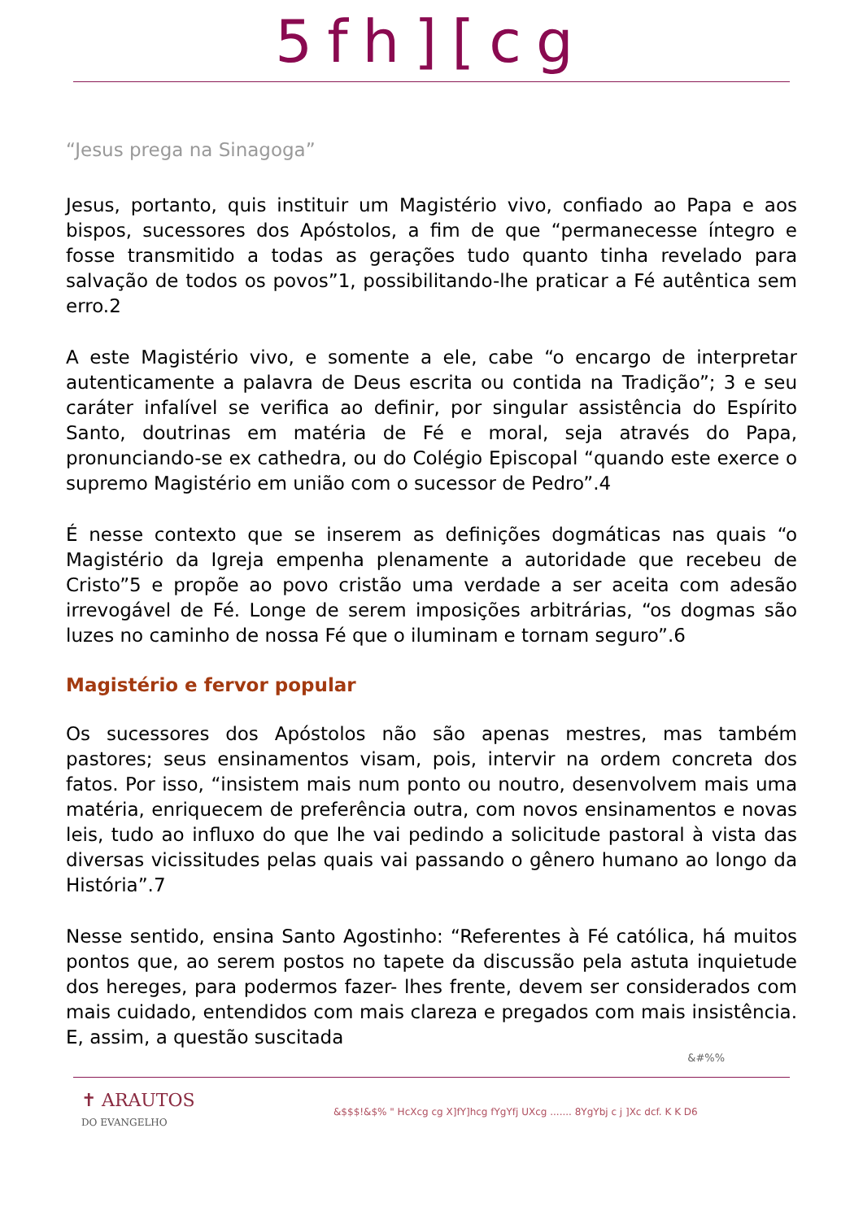5fh][cg
“Jesus prega na Sinagoga”
Jesus, portanto, quis instituir um Magistério vivo, confiado ao Papa e aos bispos, sucessores dos Apóstolos, a fim de que “permanecesse íntegro e fosse transmitido a todas as gerações tudo quanto tinha revelado para salvação de todos os povos”1, possibilitando-lhe praticar a Fé autêntica sem erro.2
A este Magistério vivo, e somente a ele, cabe “o encargo de interpretar autenticamente a palavra de Deus escrita ou contida na Tradição”; 3 e seu caráter infalível se verifica ao definir, por singular assistência do Espírito Santo, doutrinas em matéria de Fé e moral, seja através do Papa, pronunciando-se ex cathedra, ou do Colégio Episcopal “quando este exerce o supremo Magistério em união com o sucessor de Pedro”.4
É nesse contexto que se inserem as definições dogmáticas nas quais “o Magistério da Igreja empenha plenamente a autoridade que recebeu de Cristo”5 e propõe ao povo cristão uma verdade a ser aceita com adesão irrevogável de Fé. Longe de serem imposições arbitrárias, “os dogmas são luzes no caminho de nossa Fé que o iluminam e tornam seguro”.6
Magistério e fervor popular
Os sucessores dos Apóstolos não são apenas mestres, mas também pastores; seus ensinamentos visam, pois, intervir na ordem concreta dos fatos. Por isso, “insistem mais num ponto ou noutro, desenvolvem mais uma matéria, enriquecem de preferência outra, com novos ensinamentos e novas leis, tudo ao influxo do que lhe vai pedindo a solicitude pastoral à vista das diversas vicissitudes pelas quais vai passando o gênero humano ao longo da História”.7
Nesse sentido, ensina Santo Agostinho: “Referentes à Fé católica, há muitos pontos que, ao serem postos no tapete da discussão pela astuta inquietude dos hereges, para podermos fazer- lhes frente, devem ser considerados com mais cuidado, entendidos com mais clareza e pregados com mais insistência. E, assim, a questão suscitada
&#%%
✝ ARAUTOS
DO EVANGELHO
&$$$!&$% " HcXcg cg X]fY]hcg fYgYfj UXcg ....... 8YgYbj c j ]Xc dcf. K K D6